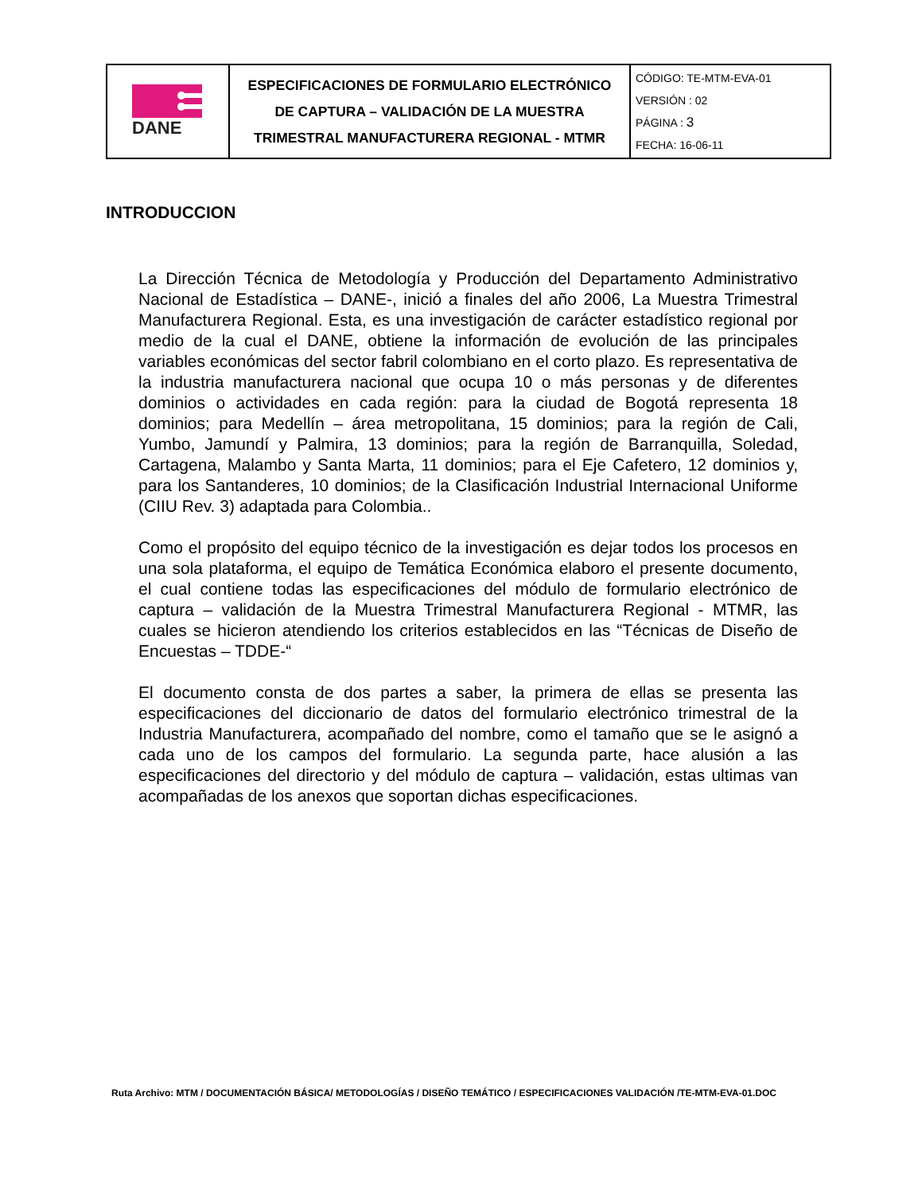| DANE | ESPECIFICACIONES DE FORMULARIO ELECTRÓNICO DE CAPTURA – VALIDACIÓN DE LA MUESTRA TRIMESTRAL MANUFACTURERA REGIONAL - MTMR | CÓDIGO: TE-MTM-EVA-01 VERSIÓN : 02 PÁGINA : 3 FECHA: 16-06-11 |
INTRODUCCION
La Dirección Técnica de Metodología y Producción del Departamento Administrativo Nacional de Estadística – DANE-, inició a finales del año 2006, La Muestra Trimestral Manufacturera Regional. Esta, es una investigación de carácter estadístico regional por medio de la cual el DANE, obtiene la información de evolución de las principales variables económicas del sector fabril colombiano en el corto plazo. Es representativa de la industria manufacturera nacional que ocupa 10 o más personas y de diferentes dominios o actividades en cada región: para la ciudad de Bogotá representa 18 dominios; para Medellín – área metropolitana, 15 dominios; para la región de Cali, Yumbo, Jamundí y Palmira, 13 dominios; para la región de Barranquilla, Soledad, Cartagena, Malambo y Santa Marta, 11 dominios; para el Eje Cafetero, 12 dominios y, para los Santanderes, 10 dominios; de la Clasificación Industrial Internacional Uniforme (CIIU Rev. 3) adaptada para Colombia..
Como el propósito del equipo técnico de la investigación es dejar todos los procesos en una sola plataforma, el equipo de Temática Económica elaboro el presente documento, el cual contiene todas las especificaciones del módulo de formulario electrónico de captura – validación de la Muestra Trimestral Manufacturera Regional - MTMR, las cuales se hicieron atendiendo los criterios establecidos en las “Técnicas de Diseño de Encuestas – TDDE-“
El documento consta de dos partes a saber, la primera de ellas se presenta las especificaciones del diccionario de datos del formulario electrónico trimestral de la Industria Manufacturera, acompañado del nombre, como el tamaño que se le asignó a cada uno de los campos del formulario. La segunda parte, hace alusión a las especificaciones del directorio y del módulo de captura – validación, estas ultimas van acompañadas de los anexos que soportan dichas especificaciones.
Ruta Archivo: MTM / DOCUMENTACIÓN BÁSICA/ METODOLOGÍAS / DISEÑO TEMÁTICO / ESPECIFICACIONES VALIDACIÓN /TE-MTM-EVA-01.DOC